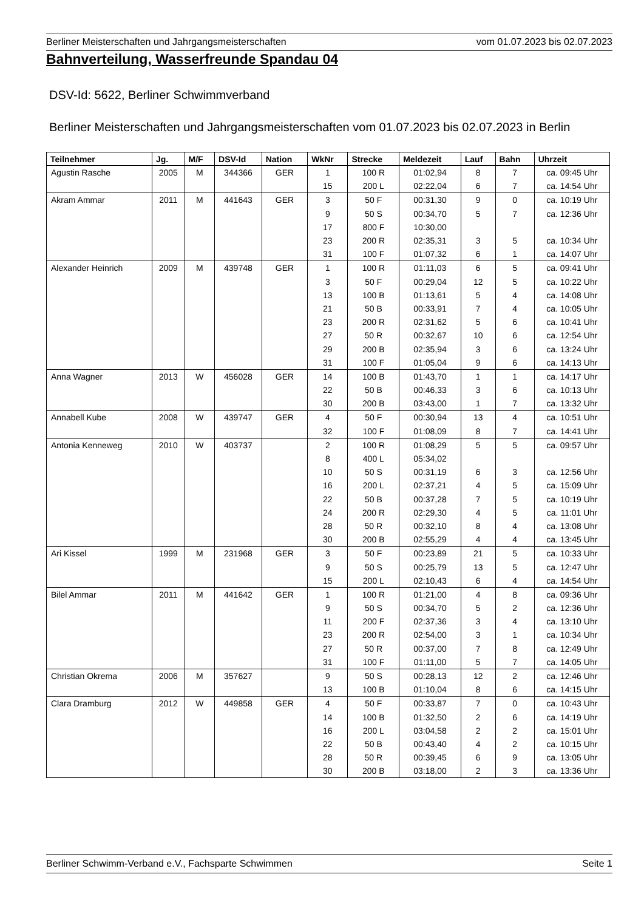Berliner Meisterschaften und Jahrgangsmeisterschaften vom 01.07.2023 bis 02.07.2023
Bahnverteilung, Wasserfreunde Spandau 04
DSV-Id: 5622, Berliner Schwimmverband
Berliner Meisterschaften und Jahrgangsmeisterschaften vom 01.07.2023 bis 02.07.2023 in Berlin
| Teilnehmer | Jg. | M/F | DSV-Id | Nation | WkNr | Strecke | Meldezeit | Lauf | Bahn | Uhrzeit |
| --- | --- | --- | --- | --- | --- | --- | --- | --- | --- | --- |
| Agustin Rasche | 2005 | M | 344366 | GER | 1 | 100 R | 01:02,94 | 8 | 7 | ca. 09:45 Uhr |
| | | | | | 15 | 200 L | 02:22,04 | 6 | 7 | ca. 14:54 Uhr |
| Akram Ammar | 2011 | M | 441643 | GER | 3 | 50 F | 00:31,30 | 9 | 0 | ca. 10:19 Uhr |
| | | | | | 9 | 50 S | 00:34,70 | 5 | 7 | ca. 12:36 Uhr |
| | | | | | 17 | 800 F | 10:30,00 | | | |
| | | | | | 23 | 200 R | 02:35,31 | 3 | 5 | ca. 10:34 Uhr |
| | | | | | 31 | 100 F | 01:07,32 | 6 | 1 | ca. 14:07 Uhr |
| Alexander Heinrich | 2009 | M | 439748 | GER | 1 | 100 R | 01:11,03 | 6 | 5 | ca. 09:41 Uhr |
| | | | | | 3 | 50 F | 00:29,04 | 12 | 5 | ca. 10:22 Uhr |
| | | | | | 13 | 100 B | 01:13,61 | 5 | 4 | ca. 14:08 Uhr |
| | | | | | 21 | 50 B | 00:33,91 | 7 | 4 | ca. 10:05 Uhr |
| | | | | | 23 | 200 R | 02:31,62 | 5 | 6 | ca. 10:41 Uhr |
| | | | | | 27 | 50 R | 00:32,67 | 10 | 6 | ca. 12:54 Uhr |
| | | | | | 29 | 200 B | 02:35,94 | 3 | 6 | ca. 13:24 Uhr |
| | | | | | 31 | 100 F | 01:05,04 | 9 | 6 | ca. 14:13 Uhr |
| Anna Wagner | 2013 | W | 456028 | GER | 14 | 100 B | 01:43,70 | 1 | 1 | ca. 14:17 Uhr |
| | | | | | 22 | 50 B | 00:46,33 | 3 | 6 | ca. 10:13 Uhr |
| | | | | | 30 | 200 B | 03:43,00 | 1 | 7 | ca. 13:32 Uhr |
| Annabell Kube | 2008 | W | 439747 | GER | 4 | 50 F | 00:30,94 | 13 | 4 | ca. 10:51 Uhr |
| | | | | | 32 | 100 F | 01:08,09 | 8 | 7 | ca. 14:41 Uhr |
| Antonia Kenneweg | 2010 | W | 403737 | | 2 | 100 R | 01:08,29 | 5 | 5 | ca. 09:57 Uhr |
| | | | | | 8 | 400 L | 05:34,02 | | | |
| | | | | | 10 | 50 S | 00:31,19 | 6 | 3 | ca. 12:56 Uhr |
| | | | | | 16 | 200 L | 02:37,21 | 4 | 5 | ca. 15:09 Uhr |
| | | | | | 22 | 50 B | 00:37,28 | 7 | 5 | ca. 10:19 Uhr |
| | | | | | 24 | 200 R | 02:29,30 | 4 | 5 | ca. 11:01 Uhr |
| | | | | | 28 | 50 R | 00:32,10 | 8 | 4 | ca. 13:08 Uhr |
| | | | | | 30 | 200 B | 02:55,29 | 4 | 4 | ca. 13:45 Uhr |
| Ari Kissel | 1999 | M | 231968 | GER | 3 | 50 F | 00:23,89 | 21 | 5 | ca. 10:33 Uhr |
| | | | | | 9 | 50 S | 00:25,79 | 13 | 5 | ca. 12:47 Uhr |
| | | | | | 15 | 200 L | 02:10,43 | 6 | 4 | ca. 14:54 Uhr |
| Bilel Ammar | 2011 | M | 441642 | GER | 1 | 100 R | 01:21,00 | 4 | 8 | ca. 09:36 Uhr |
| | | | | | 9 | 50 S | 00:34,70 | 5 | 2 | ca. 12:36 Uhr |
| | | | | | 11 | 200 F | 02:37,36 | 3 | 4 | ca. 13:10 Uhr |
| | | | | | 23 | 200 R | 02:54,00 | 3 | 1 | ca. 10:34 Uhr |
| | | | | | 27 | 50 R | 00:37,00 | 7 | 8 | ca. 12:49 Uhr |
| | | | | | 31 | 100 F | 01:11,00 | 5 | 7 | ca. 14:05 Uhr |
| Christian Okrema | 2006 | M | 357627 | | 9 | 50 S | 00:28,13 | 12 | 2 | ca. 12:46 Uhr |
| | | | | | 13 | 100 B | 01:10,04 | 8 | 6 | ca. 14:15 Uhr |
| Clara Dramburg | 2012 | W | 449858 | GER | 4 | 50 F | 00:33,87 | 7 | 0 | ca. 10:43 Uhr |
| | | | | | 14 | 100 B | 01:32,50 | 2 | 6 | ca. 14:19 Uhr |
| | | | | | 16 | 200 L | 03:04,58 | 2 | 2 | ca. 15:01 Uhr |
| | | | | | 22 | 50 B | 00:43,40 | 4 | 2 | ca. 10:15 Uhr |
| | | | | | 28 | 50 R | 00:39,45 | 6 | 9 | ca. 13:05 Uhr |
| | | | | | 30 | 200 B | 03:18,00 | 2 | 3 | ca. 13:36 Uhr |
Berliner Schwimm-Verband e.V., Fachsparte Schwimmen Seite 1